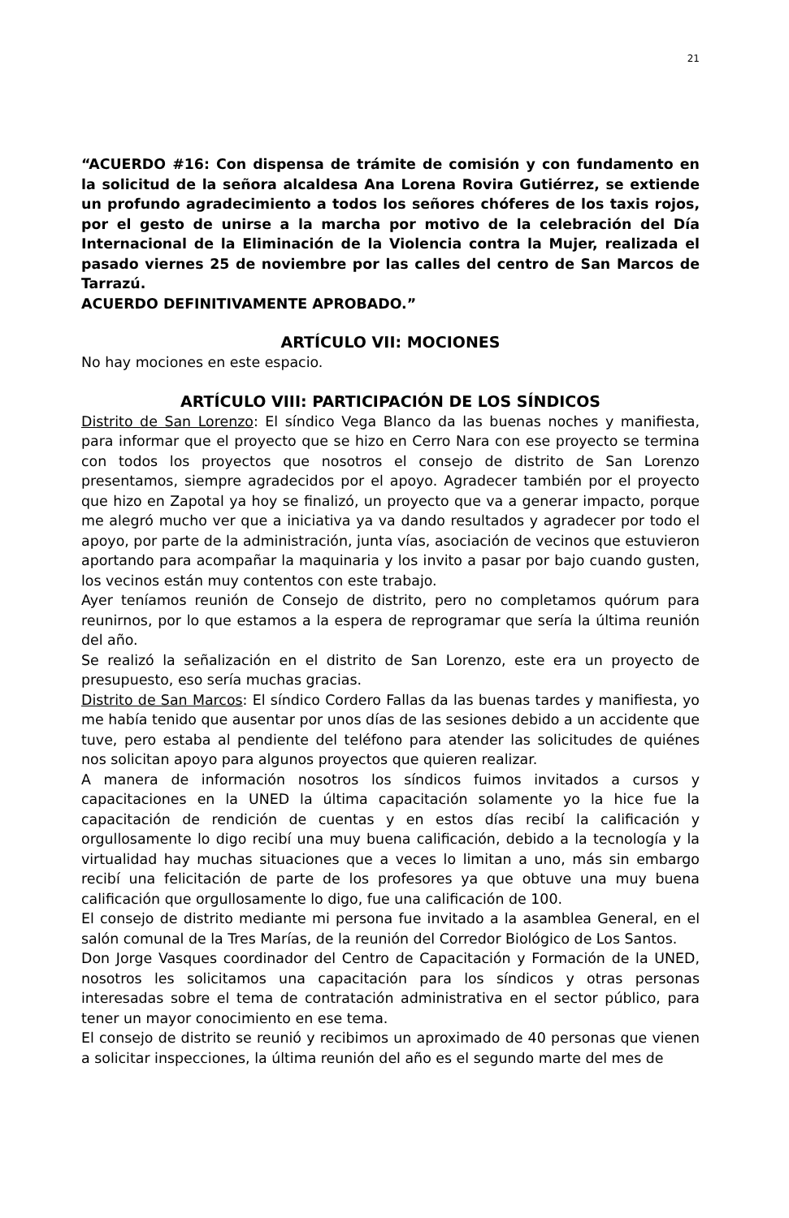21
“ACUERDO #16: Con dispensa de trámite de comisión y con fundamento en la solicitud de la señora alcaldesa Ana Lorena Rovira Gutiérrez, se extiende un profundo agradecimiento a todos los señores chóferes de los taxis rojos, por el gesto de unirse a la marcha por motivo de la celebración del Día Internacional de la Eliminación de la Violencia contra la Mujer, realizada el pasado viernes 25 de noviembre por las calles del centro de San Marcos de Tarrazú.
ACUERDO DEFINITIVAMENTE APROBADO.”
ARTÍCULO VII: MOCIONES
No hay mociones en este espacio.
ARTÍCULO VIII: PARTICIPACIÓN DE LOS SÍNDICOS
Distrito de San Lorenzo: El síndico Vega Blanco da las buenas noches y manifiesta, para informar que el proyecto que se hizo en Cerro Nara con ese proyecto se termina con todos los proyectos que nosotros el consejo de distrito de San Lorenzo presentamos, siempre agradecidos por el apoyo. Agradecer también por el proyecto que hizo en Zapotal ya hoy se finalizó, un proyecto que va a generar impacto, porque me alegró mucho ver que a iniciativa ya va dando resultados y agradecer por todo el apoyo, por parte de la administración, junta vías, asociación de vecinos que estuvieron aportando para acompañar la maquinaria y los invito a pasar por bajo cuando gusten, los vecinos están muy contentos con este trabajo.
Ayer teníamos reunión de Consejo de distrito, pero no completamos quórum para reunirnos, por lo que estamos a la espera de reprogramar que sería la última reunión del año.
Se realizó la señalización en el distrito de San Lorenzo, este era un proyecto de presupuesto, eso sería muchas gracias.
Distrito de San Marcos: El síndico Cordero Fallas da las buenas tardes y manifiesta, yo me había tenido que ausentar por unos días de las sesiones debido a un accidente que tuve, pero estaba al pendiente del teléfono para atender las solicitudes de quiénes nos solicitan apoyo para algunos proyectos que quieren realizar.
A manera de información nosotros los síndicos fuimos invitados a cursos y capacitaciones en la UNED la última capacitación solamente yo la hice fue la capacitación de rendición de cuentas y en estos días recibí la calificación y orgullosamente lo digo recibí una muy buena calificación, debido a la tecnología y la virtualidad hay muchas situaciones que a veces lo limitan a uno, más sin embargo recibí una felicitación de parte de los profesores ya que obtuve una muy buena calificación que orgullosamente lo digo, fue una calificación de 100.
El consejo de distrito mediante mi persona fue invitado a la asamblea General, en el salón comunal de la Tres Marías, de la reunión del Corredor Biológico de Los Santos.
Don Jorge Vasques coordinador del Centro de Capacitación y Formación de la UNED, nosotros les solicitamos una capacitación para los síndicos y otras personas interesadas sobre el tema de contratación administrativa en el sector público, para tener un mayor conocimiento en ese tema.
El consejo de distrito se reunió y recibimos un aproximado de 40 personas que vienen a solicitar inspecciones, la última reunión del año es el segundo marte del mes de